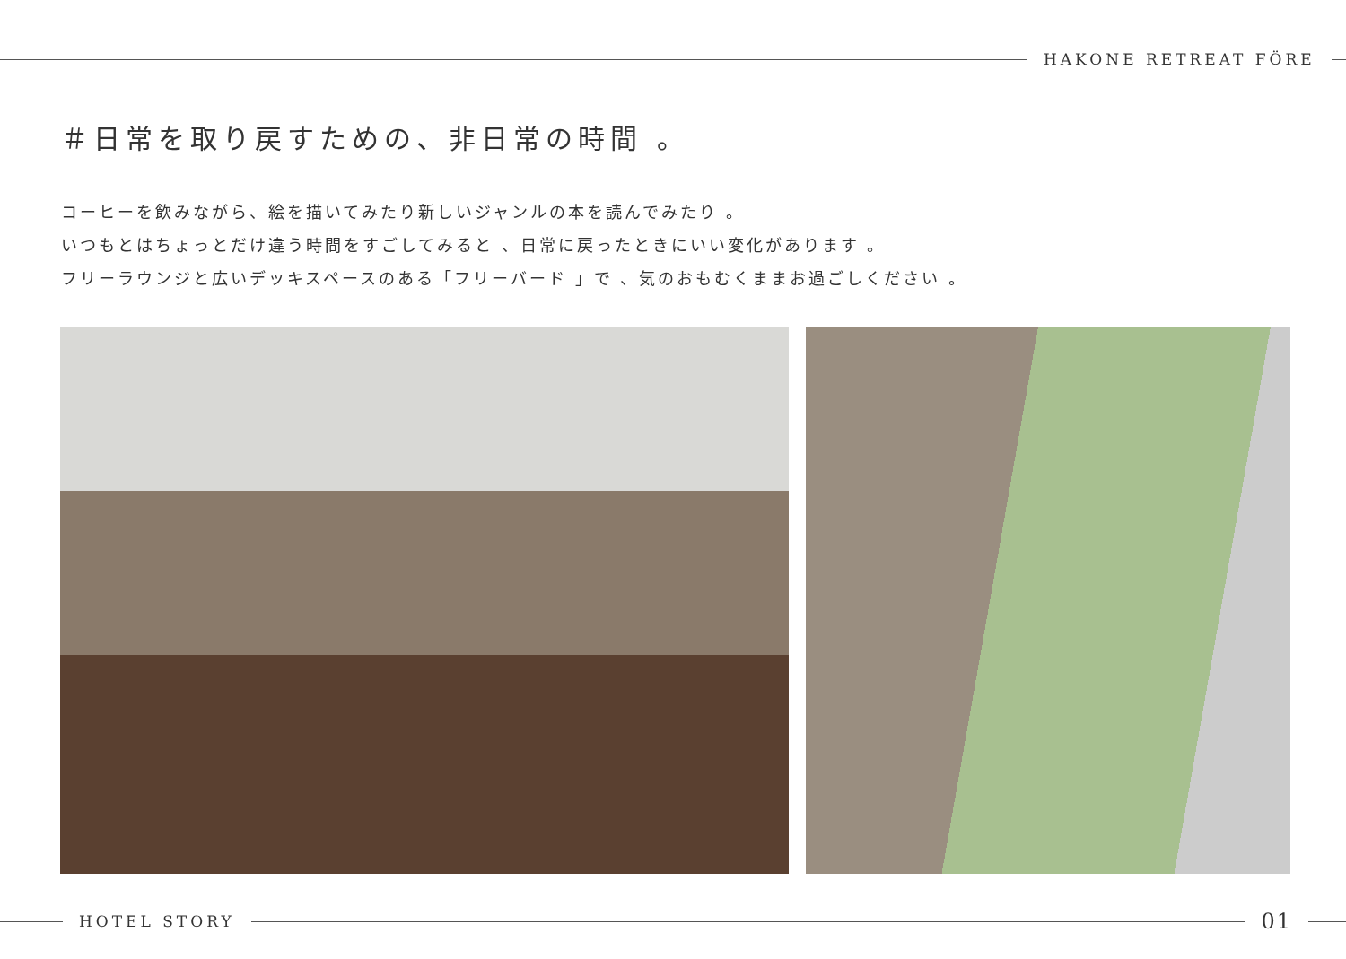HAKONE RETREAT FÖRE
＃日常を取り戻すための、非日常の時間 。
コーヒーを飲みながら、絵を描いてみたり新しいジャンルの本を読んでみたり 。
いつもとはちょっとだけ違う時間をすごしてみると 、日常に戻ったときにいい変化があります 。
フリーラウンジと広いデッキスペースのある「フリーバード 」で 、気のおもむくままお過ごしください 。
HOTEL STORY
01